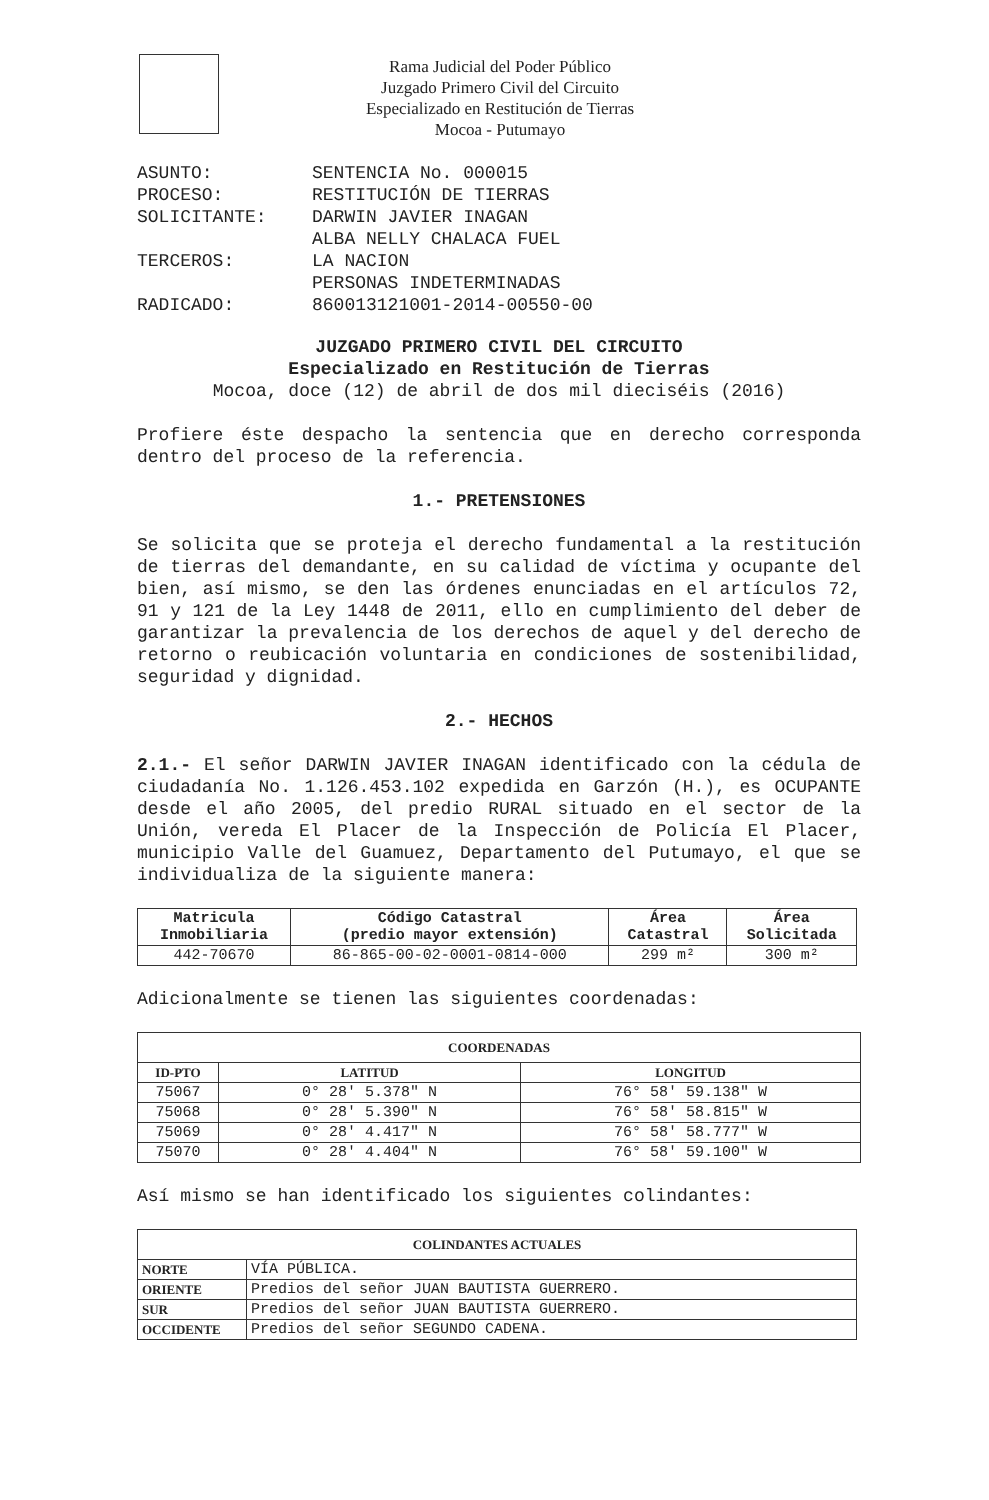Rama Judicial del Poder Público
Juzgado Primero Civil del Circuito
Especializado en Restitución de Tierras
Mocoa - Putumayo
| ASUNTO: | SENTENCIA No. 000015 |
| PROCESO: | RESTITUCIÓN DE TIERRAS |
| SOLICITANTE: | DARWIN JAVIER INAGAN ALBA NELLY CHALACA FUEL |
| TERCEROS: | LA NACION PERSONAS INDETERMINADAS |
| RADICADO: | 860013121001-2014-00550-00 |
JUZGADO PRIMERO CIVIL DEL CIRCUITO
Especializado en Restitución de Tierras
Mocoa, doce (12) de abril de dos mil dieciséis (2016)
Profiere éste despacho la sentencia que en derecho corresponda dentro del proceso de la referencia.
1.- PRETENSIONES
Se solicita que se proteja el derecho fundamental a la restitución de tierras del demandante, en su calidad de víctima y ocupante del bien, así mismo, se den las órdenes enunciadas en el artículos 72, 91 y 121 de la Ley 1448 de 2011, ello en cumplimiento del deber de garantizar la prevalencia de los derechos de aquel y del derecho de retorno o reubicación voluntaria en condiciones de sostenibilidad, seguridad y dignidad.
2.- HECHOS
2.1.- El señor DARWIN JAVIER INAGAN identificado con la cédula de ciudadanía No. 1.126.453.102 expedida en Garzón (H.), es OCUPANTE desde el año 2005, del predio RURAL situado en el sector de la Unión, vereda El Placer de la Inspección de Policía El Placer, municipio Valle del Guamuez, Departamento del Putumayo, el que se individualiza de la siguiente manera:
| Matricula Inmobiliaria | Código Catastral (predio mayor extensión) | Área Catastral | Área Solicitada |
| --- | --- | --- | --- |
| 442-70670 | 86-865-00-02-0001-0814-000 | 299 m² | 300 m² |
Adicionalmente se tienen las siguientes coordenadas:
| COORDENADAS | | |
| --- | --- | --- |
| ID-PTO | LATITUD | LONGITUD |
| 75067 | 0° 28′ 5.378″ N | 76° 58′ 59.138″ W |
| 75068 | 0° 28′ 5.390″ N | 76° 58′ 58.815″ W |
| 75069 | 0° 28′ 4.417″ N | 76° 58′ 58.777″ W |
| 75070 | 0° 28′ 4.404″ N | 76° 58′ 59.100″ W |
Así mismo se han identificado los siguientes colindantes:
| COLINDANTES ACTUALES | |
| --- | --- |
| NORTE | VÍA PÚBLICA. |
| ORIENTE | Predios del señor JUAN BAUTISTA GUERRERO. |
| SUR | Predios del señor JUAN BAUTISTA GUERRERO. |
| OCCIDENTE | Predios del señor SEGUNDO CADENA. |